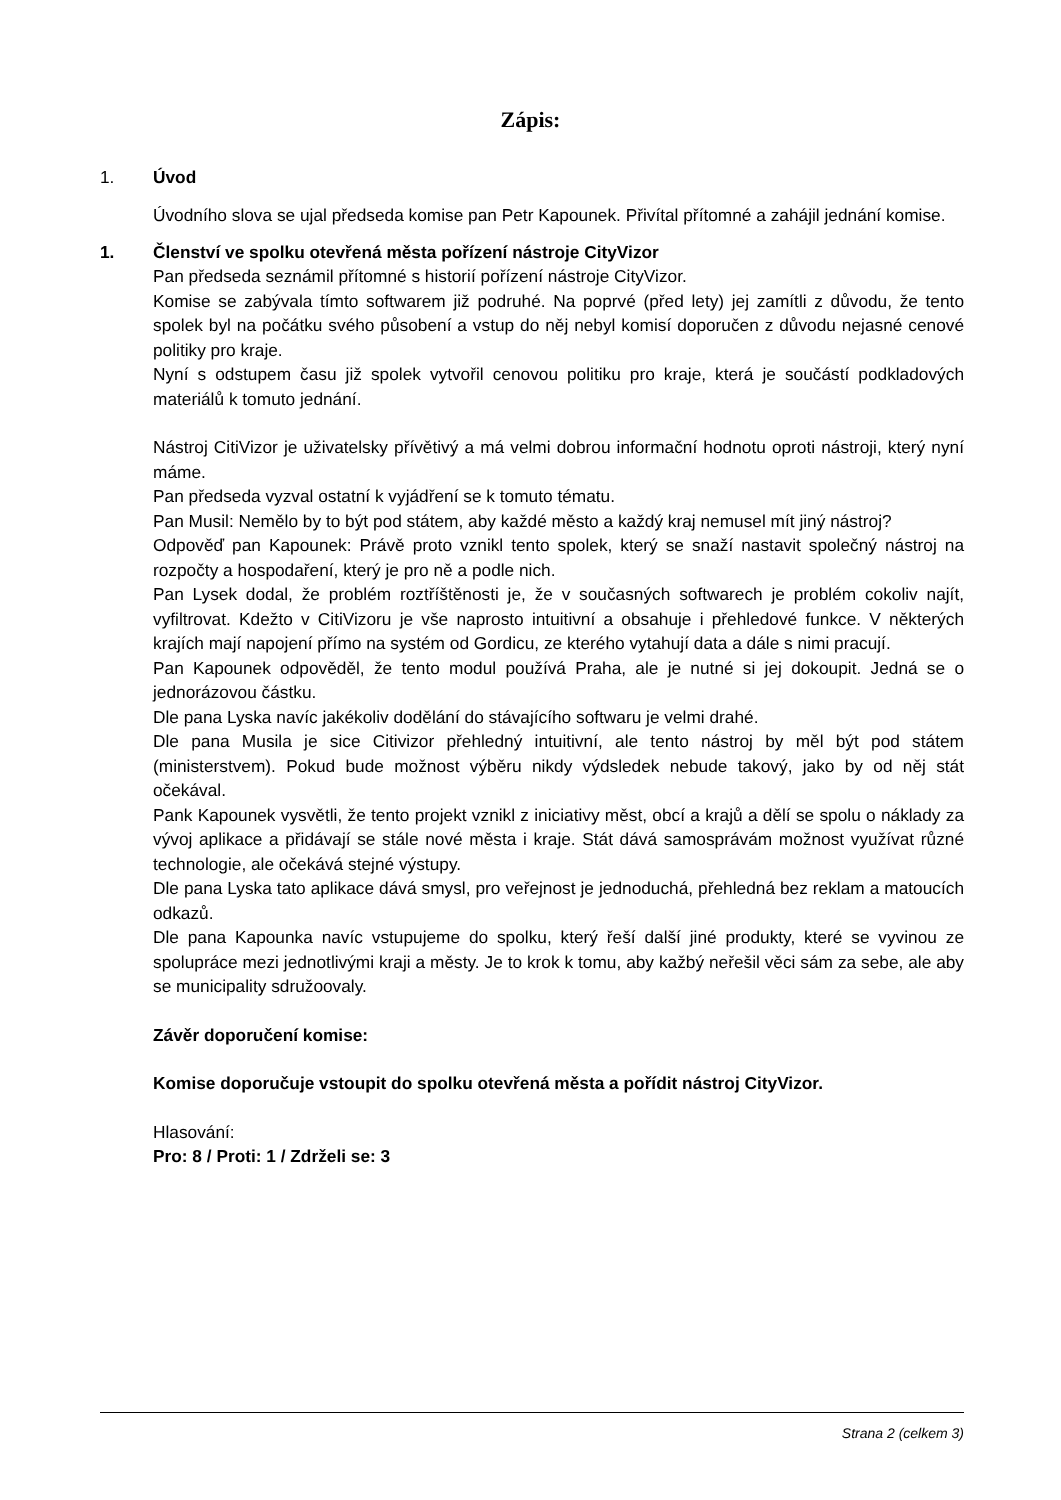Zápis:
1. Úvod
Úvodního slova se ujal předseda komise pan Petr Kapounek. Přivítal přítomné a zahájil jednání komise.
1. Členství ve spolku otevřená města pořízení nástroje CityVizor
Pan předseda seznámil přítomné s historií pořízení nástroje CityVizor.
Komise se zabývala tímto softwarem již podruhé. Na poprvé (před lety) jej zamítli z důvodu, že tento spolek byl na počátku svého působení a vstup do něj nebyl komisí doporučen z důvodu nejasné cenové politiky pro kraje.
Nyní s odstupem času již spolek vytvořil cenovou politiku pro kraje, která je součástí podkladových materiálů k tomuto jednání.
Nástroj CitiVizor je uživatelsky přívětivý a má velmi dobrou informační hodnotu oproti nástroji, který nyní máme.
Pan předseda vyzval ostatní k vyjádření se k tomuto tématu.
Pan Musil: Nemělo by to být pod státem, aby každé město a každý kraj nemusel mít jiný nástroj?
Odpověď pan Kapounek: Právě proto vznikl tento spolek, který se snaží nastavit společný nástroj na rozpočty a hospodaření, který je pro ně a podle nich.
Pan Lysek dodal, že problém roztříštěnosti je, že v současných softwarech je problém cokoliv najít, vyfiltrovat. Kdežto v CitiVizoru je vše naprosto intuitivní a obsahuje i přehledové funkce. V některých krajích mají napojení přímo na systém od Gordicu, ze kterého vytahují data a dále s nimi pracují.
Pan Kapounek odpověděl, že tento modul používá Praha, ale je nutné si jej dokoupit. Jedná se o jednorázovou částku.
Dle pana Lyska navíc jakékoliv dodělání do stávajícího softwaru je velmi drahé.
Dle pana Musila je sice Citivizor přehledný intuitivní, ale tento nástroj by měl být pod státem (ministerstvem). Pokud bude možnost výběru nikdy výdsledek nebude takový, jako by od něj stát očekával.
Pank Kapounek vysvětli, že tento projekt vznikl z iniciativy měst, obcí a krajů a dělí se spolu o náklady za vývoj aplikace a přidávají se stále nové města i kraje. Stát dává samosprávám možnost využívat různé technologie, ale očekává stejné výstupy.
Dle pana Lyska tato aplikace dává smysl, pro veřejnost je jednoduchá, přehledná bez reklam a matoucích odkazů.
Dle pana Kapounka navíc vstupujeme do spolku, který řeší další jiné produkty, které se vyvinou ze spolupráce mezi jednotlivými kraji a městy. Je to krok k tomu, aby kažbý neřešil věci sám za sebe, ale aby se municipality sdružoovaly.
Závěr doporučení komise:
Komise doporučuje vstoupit do spolku otevřená města a pořídit nástroj CityVizor.
Hlasování:
Pro: 8 / Proti: 1 / Zdrželi se: 3
Strana 2 (celkem 3)